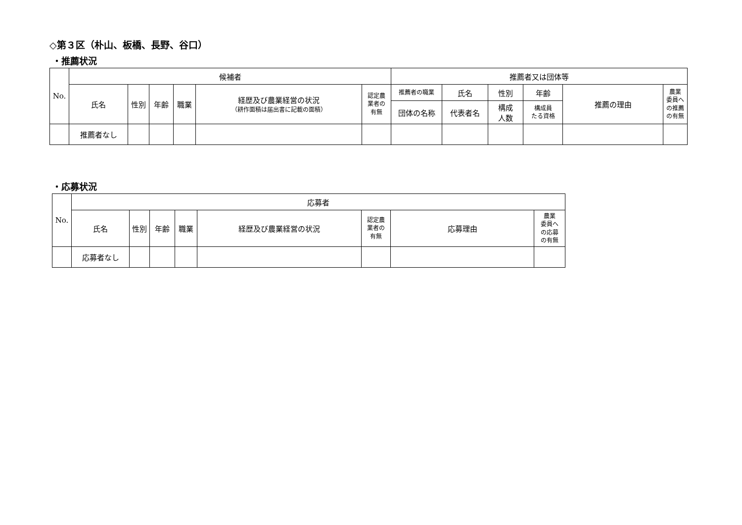◇第３区（朴山、板橋、長野、谷口）
・推薦状況
| No. | 候補者 | | | | | | 推薦者又は団体等 | | | | | |
| --- | --- | --- | --- | --- | --- | --- | --- | --- | --- | --- | --- | --- |
| | 氏名 | 性別 | 年齢 | 職業 | 経歴及び農業経営の状況 （耕作面積は届出書に記載の面積） | 認定農 業者の 有無 | 推薦者の職業 | 氏名 | 性別 | 年齢 | 推薦の理由 | 農業 委員へ の推薦 の有無 |
| | | | | | | | 団体の名称 | 代表者名 | 構成 人数 | 構成員 たる資格 | | |
| | 推薦者なし | | | | | | | | | | | |
・応募状況
| No. | 応募者 | | | | | | | |
| --- | --- | --- | --- | --- | --- | --- | --- | --- |
| | 氏名 | 性別 | 年齢 | 職業 | 経歴及び農業経営の状況 | 認定農 業者の 有無 | 応募理由 | 農業 委員へ の応募 の有無 |
| | 応募者なし | | | | | | | |